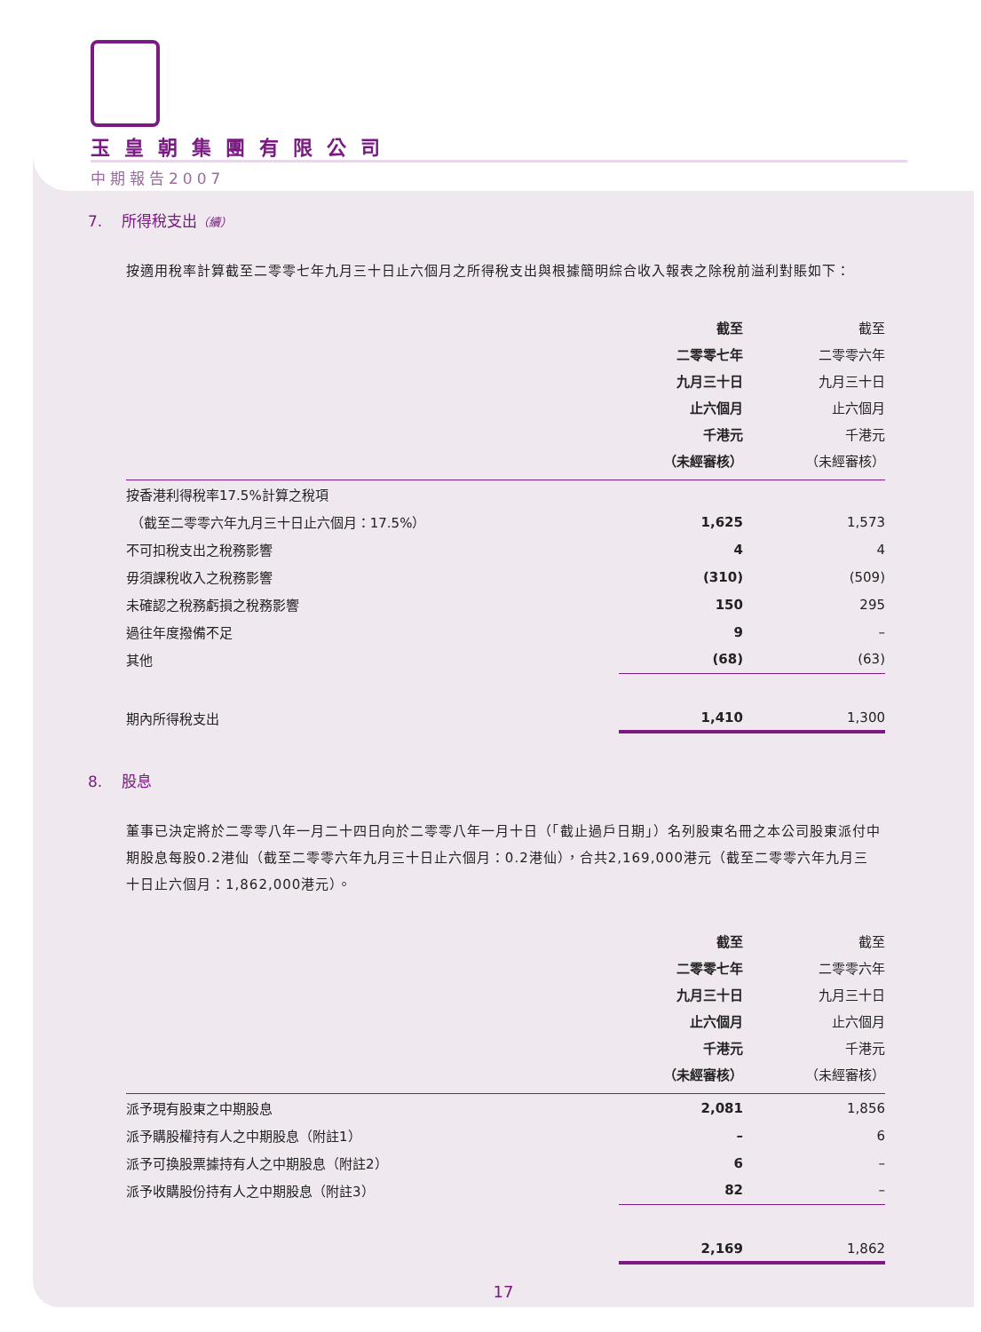玉皇朝集團有限公司
中期報告2007
7. 所得稅支出（續）
按適用稅率計算截至二零零七年九月三十日止六個月之所得稅支出與根據簡明綜合收入報表之除稅前溢利對賬如下：
| | 截至 二零零七年 九月三十日 止六個月 千港元 （未經審核） | 截至 二零零六年 九月三十日 止六個月 千港元 （未經審核） |
| --- | --- | --- |
| 按香港利得稅率17.5%計算之稅項 | | |
| （截至二零零六年九月三十日止六個月：17.5%） | 1,625 | 1,573 |
| 不可扣稅支出之稅務影響 | 4 | 4 |
| 毋須課稅收入之稅務影響 | (310) | (509) |
| 未確認之稅務虧損之稅務影響 | 150 | 295 |
| 過往年度撥備不足 | 9 | – |
| 其他 | (68) | (63) |
| 期內所得稅支出 | 1,410 | 1,300 |
8. 股息
董事已決定將於二零零八年一月二十四日向於二零零八年一月十日（「截止過戶日期」）名列股東名冊之本公司股東派付中期股息每股0.2港仙（截至二零零六年九月三十日止六個月：0.2港仙），合共2,169,000港元（截至二零零六年九月三十日止六個月：1,862,000港元）。
| | 截至 二零零七年 九月三十日 止六個月 千港元 （未經審核） | 截至 二零零六年 九月三十日 止六個月 千港元 （未經審核） |
| --- | --- | --- |
| 派予現有股東之中期股息 | 2,081 | 1,856 |
| 派予購股權持有人之中期股息（附註1） | – | 6 |
| 派予可換股票據持有人之中期股息（附註2） | 6 | – |
| 派予收購股份持有人之中期股息（附註3） | 82 | – |
| | 2,169 | 1,862 |
17